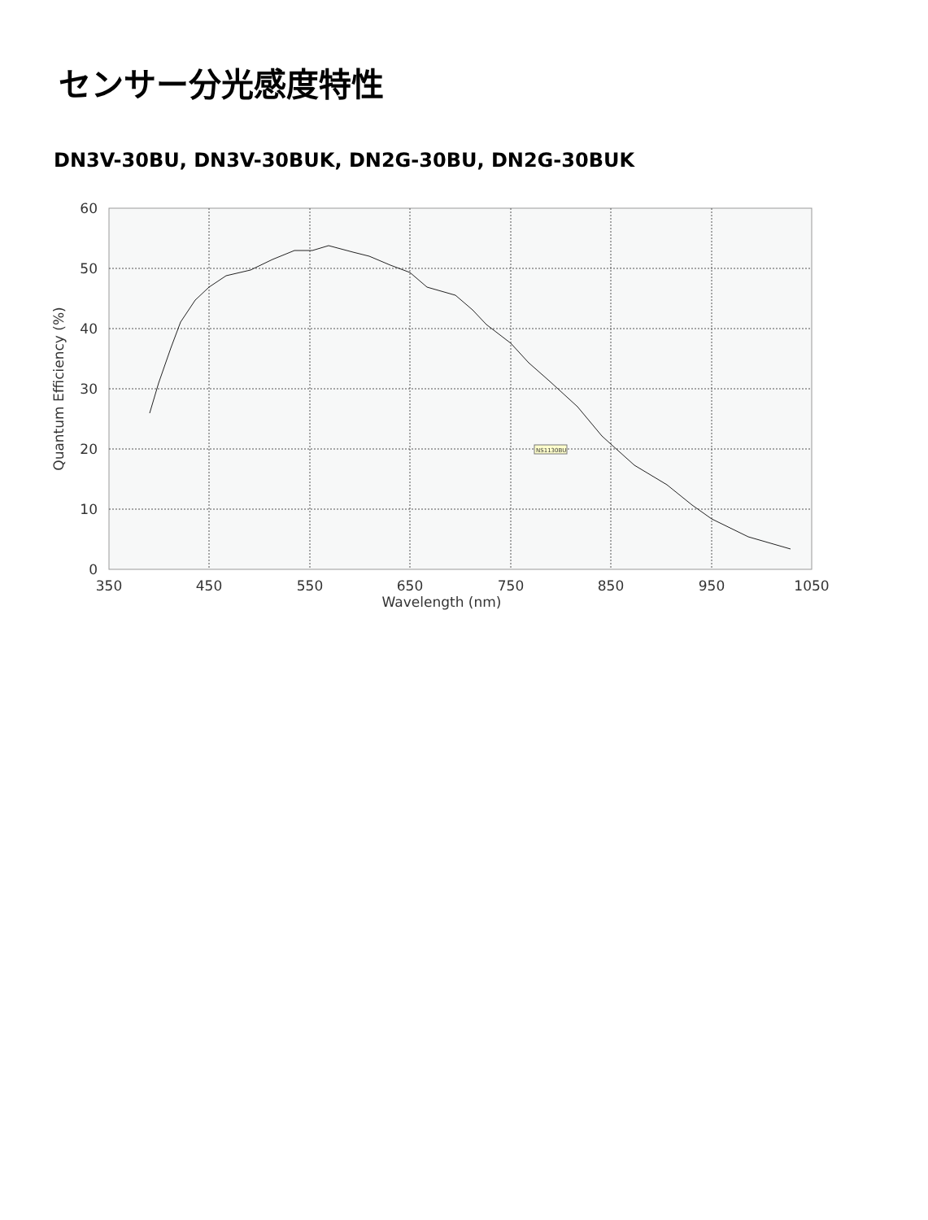センサー分光感度特性
DN3V-30BU, DN3V-30BUK, DN2G-30BU, DN2G-30BUK
60
50
40
30
20
10
0
350
450
550
650
750
850
950
1050
Wavelength (nm)
Quantum Efficiency (%)
NS1130BU